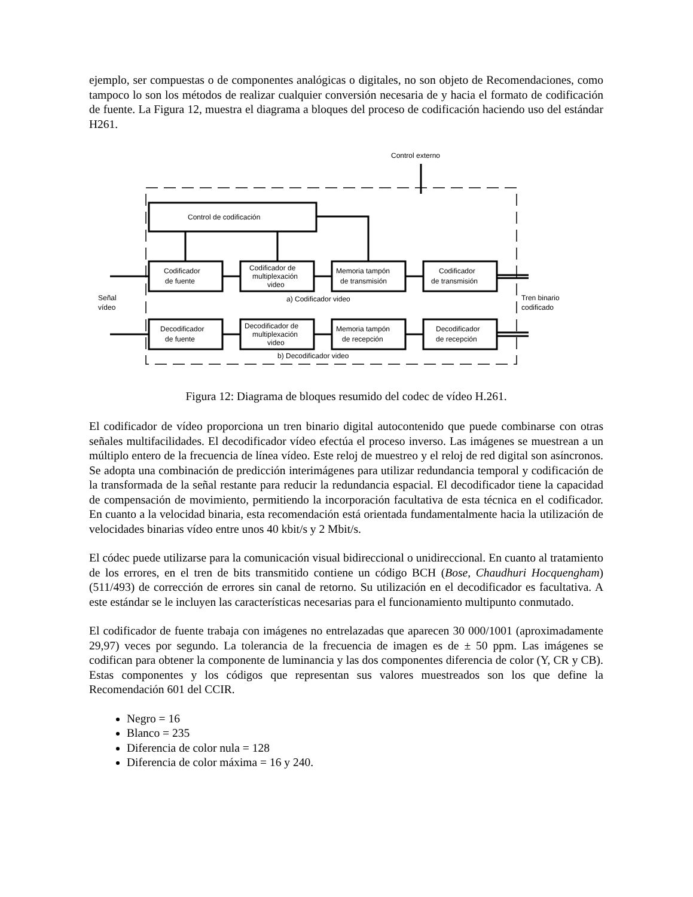ejemplo, ser compuestas o de componentes analógicas o digitales, no son objeto de Recomendaciones, como tampoco lo son los métodos de realizar cualquier conversión necesaria de y hacia el formato de codificación de fuente. La Figura 12, muestra el diagrama a bloques del proceso de codificación haciendo uso del estándar H261.
Control de codificación
Codificador
de fuente
Codificador de
multiplexación
video
Memoria tampón
de transmisión
Codificador
de transmisión
a) Codificador video
Señal
vídeo
Tren binario
codificado
Decodificador
de fuente
Decodificador de
multiplexación
video
Memoria tampón
de recepción
Decodificador
de recepción
b) Decodificador video
Control externo
Figura 12: Diagrama de bloques resumido del codec de vídeo H.261.
El codificador de vídeo proporciona un tren binario digital autocontenido que puede combinarse con otras señales multifacilidades. El decodificador vídeo efectúa el proceso inverso. Las imágenes se muestrean a un múltiplo entero de la frecuencia de línea vídeo. Este reloj de muestreo y el reloj de red digital son asíncronos. Se adopta una combinación de predicción interimágenes para utilizar redundancia temporal y codificación de la transformada de la señal restante para reducir la redundancia espacial. El decodificador tiene la capacidad de compensación de movimiento, permitiendo la incorporación facultativa de esta técnica en el codificador. En cuanto a la velocidad binaria, esta recomendación está orientada fundamentalmente hacia la utilización de velocidades binarias vídeo entre unos 40 kbit/s y 2 Mbit/s.
El códec puede utilizarse para la comunicación visual bidireccional o unidireccional. En cuanto al tratamiento de los errores, en el tren de bits transmitido contiene un código BCH (Bose, Chaudhuri Hocquengham) (511/493) de corrección de errores sin canal de retorno. Su utilización en el decodificador es facultativa. A este estándar se le incluyen las características necesarias para el funcionamiento multipunto conmutado.
El codificador de fuente trabaja con imágenes no entrelazadas que aparecen 30 000/1001 (aproximadamente 29,97) veces por segundo. La tolerancia de la frecuencia de imagen es de ± 50 ppm. Las imágenes se codifican para obtener la componente de luminancia y las dos componentes diferencia de color (Y, CR y CB). Estas componentes y los códigos que representan sus valores muestreados son los que define la Recomendación 601 del CCIR.
Negro = 16
Blanco = 235
Diferencia de color nula = 128
Diferencia de color máxima = 16 y 240.